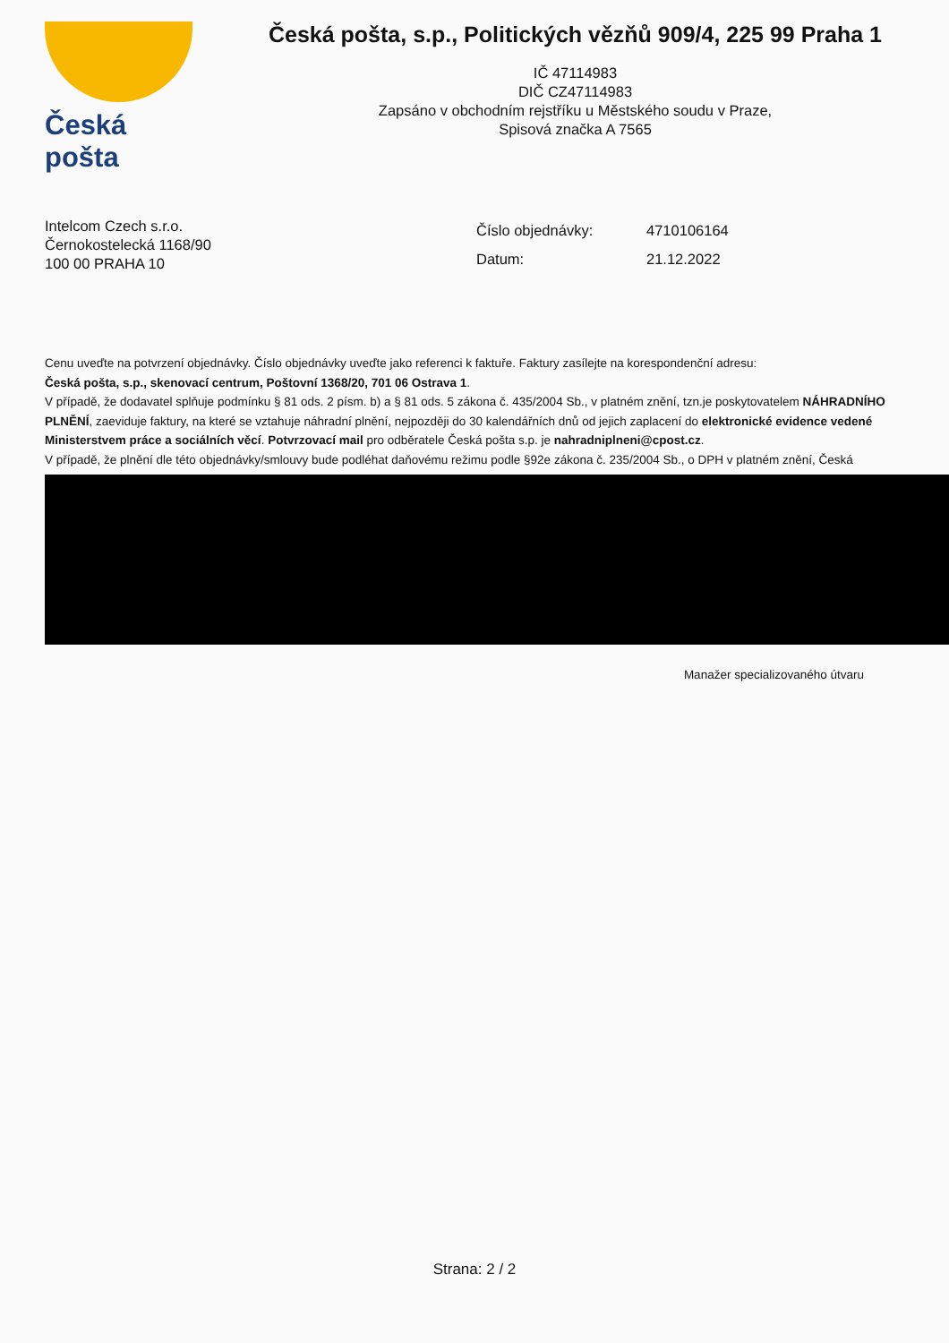Česká pošta
Česká pošta, s.p., Politických vězňů 909/4, 225 99 Praha 1
IČ 47114983
DIČ CZ47114983
Zapsáno v obchodním rejstříku u Městského soudu v Praze,
Spisová značka A 7565
Intelcom Czech s.r.o.
Černokostelecká 1168/90
100 00 PRAHA 10
| Číslo objednávky: | 4710106164 |
| Datum: | 21.12.2022 |
Cenu uveďte na potvrzení objednávky. Číslo objednávky uveďte jako referenci k faktuře. Faktury zasílejte na korespondenční adresu:
Česká pošta, s.p., skenovací centrum, Poštovní 1368/20, 701 06 Ostrava 1.
V případě, že dodavatel splňuje podmínku § 81 ods. 2 písm. b) a § 81 ods. 5 zákona č. 435/2004 Sb., v platném znění, tzn.je poskytovatelem NÁHRADNÍHO PLNĚNÍ, zaeviduje faktury, na které se vztahuje náhradní plnění, nejpozději do 30 kalendářních dnů od jejich zaplacení do elektronické evidence vedené Ministerstvem práce a sociálních věcí. Potvrzovací mail pro odběratele Česká pošta s.p. je nahradniplneni@cpost.cz.
V případě, že plnění dle této objednávky/smlouvy bude podléhat daňovému režimu podle §92e zákona č. 235/2004 Sb., o DPH v platném znění, Česká
Manažer specializovaného útvaru
Strana: 2 / 2